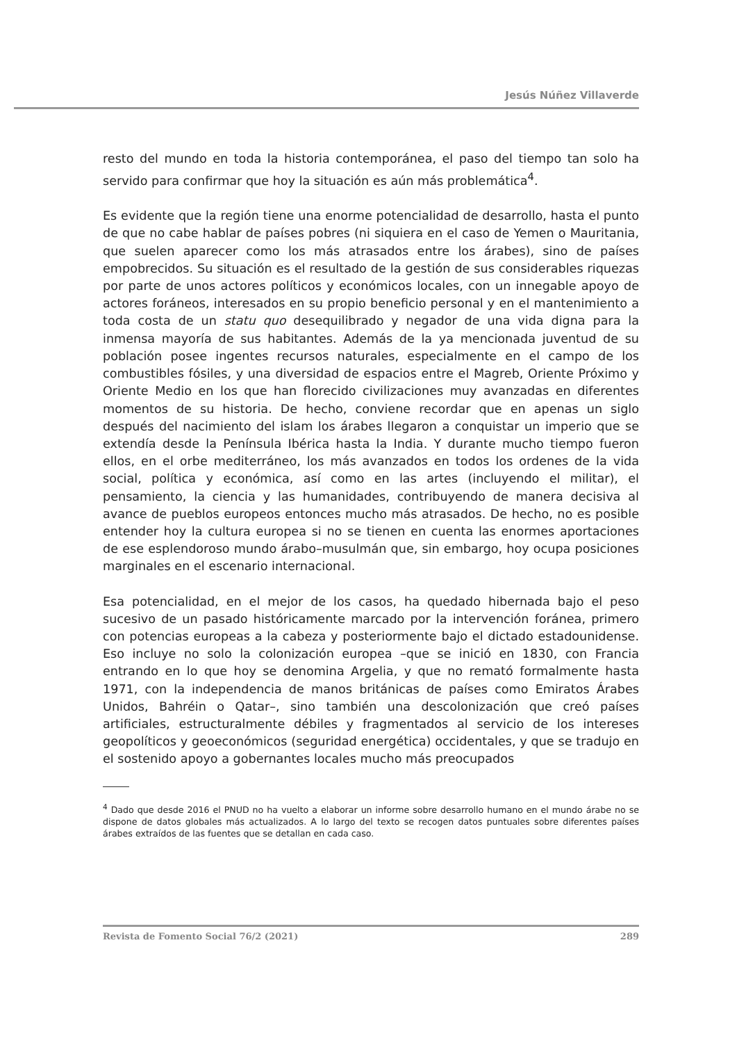Jesús Núñez Villaverde
resto del mundo en toda la historia contemporánea, el paso del tiempo tan solo ha servido para confirmar que hoy la situación es aún más problemática<sup>4</sup>.
Es evidente que la región tiene una enorme potencialidad de desarrollo, hasta el punto de que no cabe hablar de países pobres (ni siquiera en el caso de Yemen o Mauritania, que suelen aparecer como los más atrasados entre los árabes), sino de países empobrecidos. Su situación es el resultado de la gestión de sus considerables riquezas por parte de unos actores políticos y económicos locales, con un innegable apoyo de actores foráneos, interesados en su propio beneficio personal y en el mantenimiento a toda costa de un statu quo desequilibrado y negador de una vida digna para la inmensa mayoría de sus habitantes. Además de la ya mencionada juventud de su población posee ingentes recursos naturales, especialmente en el campo de los combustibles fósiles, y una diversidad de espacios entre el Magreb, Oriente Próximo y Oriente Medio en los que han florecido civilizaciones muy avanzadas en diferentes momentos de su historia. De hecho, conviene recordar que en apenas un siglo después del nacimiento del islam los árabes llegaron a conquistar un imperio que se extendía desde la Península Ibérica hasta la India. Y durante mucho tiempo fueron ellos, en el orbe mediterráneo, los más avanzados en todos los ordenes de la vida social, política y económica, así como en las artes (incluyendo el militar), el pensamiento, la ciencia y las humanidades, contribuyendo de manera decisiva al avance de pueblos europeos entonces mucho más atrasados. De hecho, no es posible entender hoy la cultura europea si no se tienen en cuenta las enormes aportaciones de ese esplendoroso mundo árabo–musulmán que, sin embargo, hoy ocupa posiciones marginales en el escenario internacional.
Esa potencialidad, en el mejor de los casos, ha quedado hibernada bajo el peso sucesivo de un pasado históricamente marcado por la intervención foránea, primero con potencias europeas a la cabeza y posteriormente bajo el dictado estadounidense. Eso incluye no solo la colonización europea –que se inició en 1830, con Francia entrando en lo que hoy se denomina Argelia, y que no remató formalmente hasta 1971, con la independencia de manos británicas de países como Emiratos Árabes Unidos, Bahréin o Qatar–, sino también una descolonización que creó países artificiales, estructuralmente débiles y fragmentados al servicio de los intereses geopolíticos y geoeconómicos (seguridad energética) occidentales, y que se tradujo en el sostenido apoyo a gobernantes locales mucho más preocupados
<sup>4</sup> Dado que desde 2016 el PNUD no ha vuelto a elaborar un informe sobre desarrollo humano en el mundo árabe no se dispone de datos globales más actualizados. A lo largo del texto se recogen datos puntuales sobre diferentes países árabes extraídos de las fuentes que se detallan en cada caso.
Revista de Fomento Social 76/2 (2021) 289